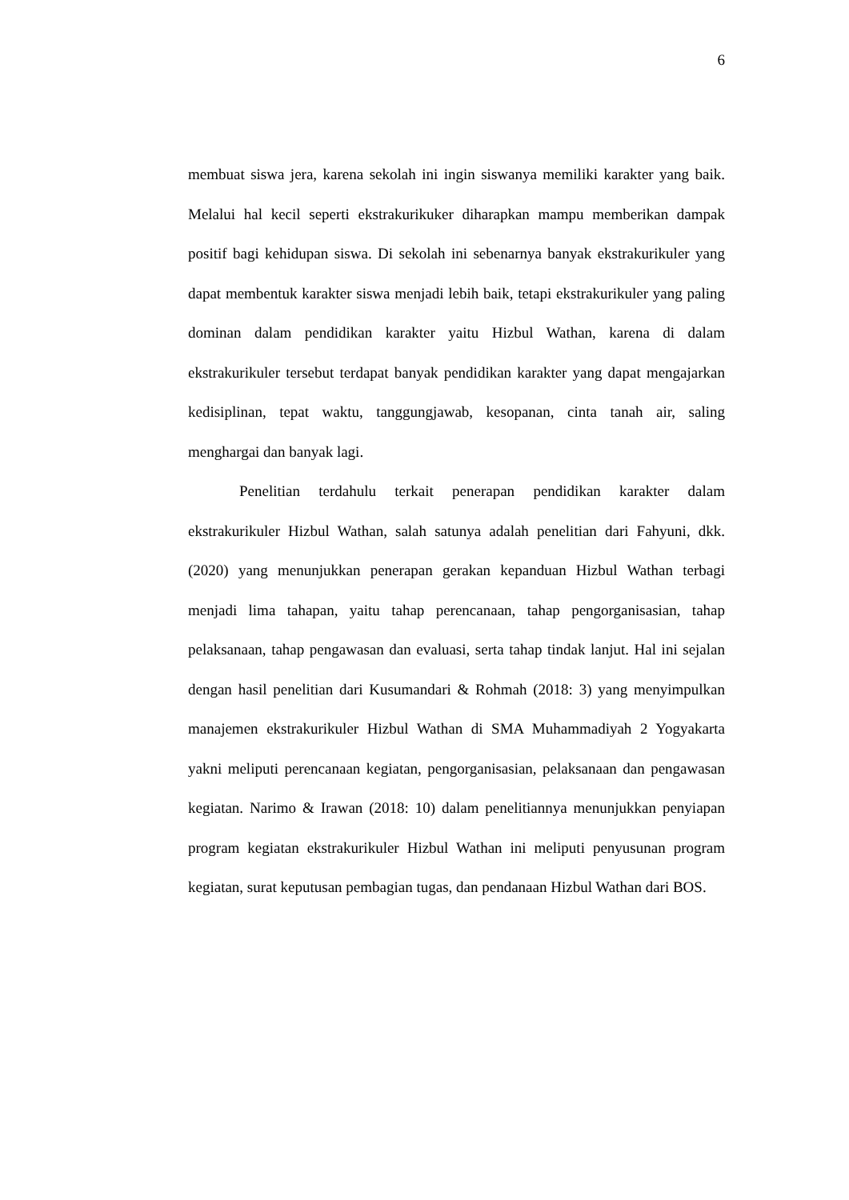6
membuat siswa jera, karena sekolah ini ingin siswanya memiliki karakter yang baik. Melalui hal kecil seperti ekstrakurikuker diharapkan mampu memberikan dampak positif bagi kehidupan siswa. Di sekolah ini sebenarnya banyak ekstrakurikuler yang dapat membentuk karakter siswa menjadi lebih baik, tetapi ekstrakurikuler yang paling dominan dalam pendidikan karakter yaitu Hizbul Wathan, karena di dalam ekstrakurikuler tersebut terdapat banyak pendidikan karakter yang dapat mengajarkan kedisiplinan, tepat waktu, tanggungjawab, kesopanan, cinta tanah air, saling menghargai dan banyak lagi.
Penelitian terdahulu terkait penerapan pendidikan karakter dalam ekstrakurikuler Hizbul Wathan, salah satunya adalah penelitian dari Fahyuni, dkk. (2020) yang menunjukkan penerapan gerakan kepanduan Hizbul Wathan terbagi menjadi lima tahapan, yaitu tahap perencanaan, tahap pengorganisasian, tahap pelaksanaan, tahap pengawasan dan evaluasi, serta tahap tindak lanjut. Hal ini sejalan dengan hasil penelitian dari Kusumandari & Rohmah (2018: 3) yang menyimpulkan manajemen ekstrakurikuler Hizbul Wathan di SMA Muhammadiyah 2 Yogyakarta yakni meliputi perencanaan kegiatan, pengorganisasian, pelaksanaan dan pengawasan kegiatan. Narimo & Irawan (2018: 10) dalam penelitiannya menunjukkan penyiapan program kegiatan ekstrakurikuler Hizbul Wathan ini meliputi penyusunan program kegiatan, surat keputusan pembagian tugas, dan pendanaan Hizbul Wathan dari BOS.